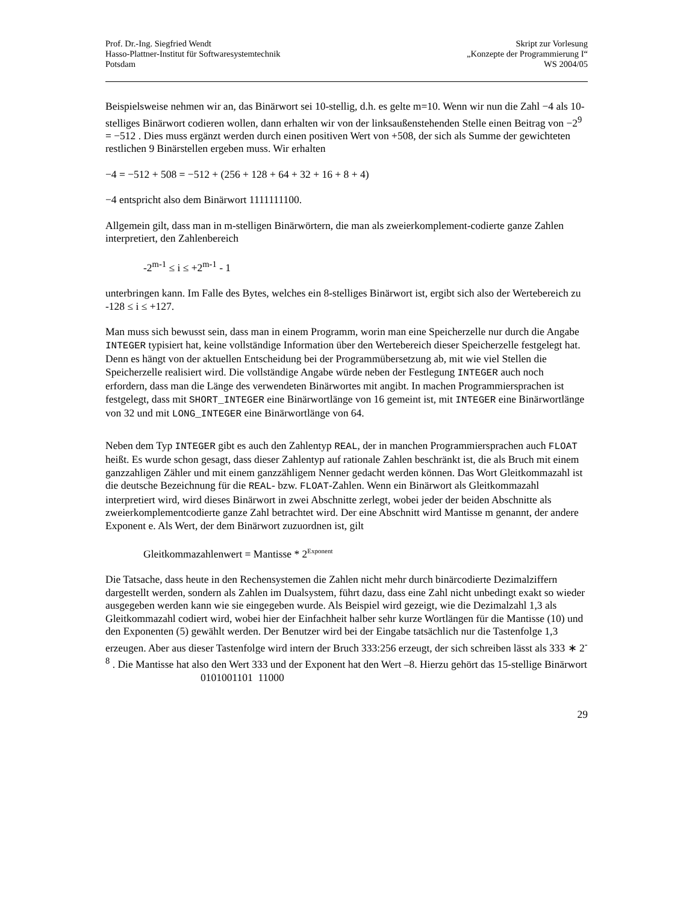Prof. Dr.-Ing. Siegfried Wendt
Hasso-Plattner-Institut für Softwaresystemtechnik
Potsdam
Skript zur Vorlesung
„Konzepte der Programmierung I“
WS 2004/05
Beispielsweise nehmen wir an, das Binärwort sei 10-stellig, d.h. es gelte m=10. Wenn wir nun die Zahl −4 als 10-stelliges Binärwort codieren wollen, dann erhalten wir von der linksaußenstehenden Stelle einen Beitrag von −2<sup>9</sup> = −512 . Dies muss ergänzt werden durch einen positiven Wert von +508, der sich als Summe der gewichteten restlichen 9 Binärstellen ergeben muss. Wir erhalten
−4 = −512 + 508 = −512 + (256 + 128 + 64 + 32 + 16 + 8 + 4)
−4 entspricht also dem Binärwort 1111111100.
Allgemein gilt, dass man in m-stelligen Binärwörtern, die man als zweierkomplement-codierte ganze Zahlen interpretiert, den Zahlenbereich
-2<sup>m-1</sup> ≤ i ≤ +2<sup>m-1</sup> - 1
unterbringen kann. Im Falle des Bytes, welches ein 8-stelliges Binärwort ist, ergibt sich also der Wertebereich zu -128 ≤ i ≤ +127.
Man muss sich bewusst sein, dass man in einem Programm, worin man eine Speicherzelle nur durch die Angabe INTEGER typisiert hat, keine vollständige Information über den Wertebereich dieser Speicherzelle festgelegt hat. Denn es hängt von der aktuellen Entscheidung bei der Programmübersetzung ab, mit wie viel Stellen die Speicherzelle realisiert wird. Die vollständige Angabe würde neben der Festlegung INTEGER auch noch erfordern, dass man die Länge des verwendeten Binärwortes mit angibt. In machen Programmiersprachen ist festgelegt, dass mit SHORT_INTEGER eine Binärwortlänge von 16 gemeint ist, mit INTEGER eine Binärwortlänge von 32 und mit LONG_INTEGER eine Binärwortlänge von 64.
Neben dem Typ INTEGER gibt es auch den Zahlentyp REAL, der in manchen Programmiersprachen auch FLOAT heißt. Es wurde schon gesagt, dass dieser Zahlentyp auf rationale Zahlen beschränkt ist, die als Bruch mit einem ganzzahligen Zähler und mit einem ganzzähligem Nenner gedacht werden können. Das Wort Gleitkommazahl ist die deutsche Bezeichnung für die REAL- bzw. FLOAT-Zahlen. Wenn ein Binärwort als Gleitkommazahl interpretiert wird, wird dieses Binärwort in zwei Abschnitte zerlegt, wobei jeder der beiden Abschnitte als zweierkomplementcodierte ganze Zahl betrachtet wird. Der eine Abschnitt wird Mantisse m genannt, der andere Exponent e. Als Wert, der dem Binärwort zuzuordnen ist, gilt
Gleitkommazahlenwert = Mantisse * 2<sup>Exponent</sup>
Die Tatsache, dass heute in den Rechensystemen die Zahlen nicht mehr durch binärcodierte Dezimalziffern dargestellt werden, sondern als Zahlen im Dualsystem, führt dazu, dass eine Zahl nicht unbedingt exakt so wieder ausgegeben werden kann wie sie eingegeben wurde. Als Beispiel wird gezeigt, wie die Dezimalzahl 1,3 als Gleitkommazahl codiert wird, wobei hier der Einfachheit halber sehr kurze Wortlängen für die Mantisse (10) und den Exponenten (5) gewählt werden. Der Benutzer wird bei der Eingabe tatsächlich nur die Tastenfolge 1,3 erzeugen. Aber aus dieser Tastenfolge wird intern der Bruch 333:256 erzeugt, der sich schreiben lässt als 333 ∗ 2<sup>-8</sup> . Die Mantisse hat also den Wert 333 und der Exponent hat den Wert –8. Hierzu gehört das 15-stellige Binärwort
0101001101 11000
29